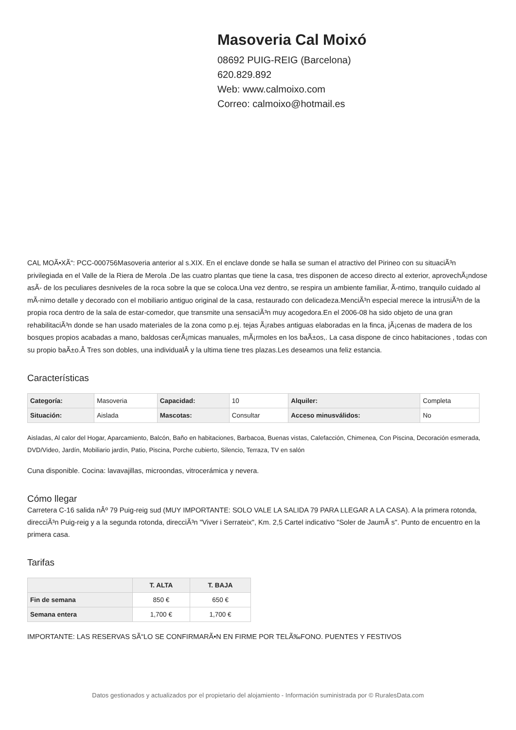Masoveria Cal Moixó
08692 PUIG-REIG (Barcelona)
620.829.892
Web: www.calmoixo.com
Correo: calmoixo@hotmail.es
CAL MOÃ•XÃ“: PCC-000756Masoveria anterior al s.XIX. En el enclave donde se halla se suman el atractivo del Pirineo con su situaciÃ³n privilegiada en el Valle de la Riera de Merola .De las cuatro plantas que tiene la casa, tres disponen de acceso directo al exterior, aprovechÃ¡ndose asÃ- de los peculiares desniveles de la roca sobre la que se coloca.Una vez dentro, se respira un ambiente familiar, Ã-ntimo, tranquilo cuidado al mÃ-nimo detalle y decorado con el mobiliario antiguo original de la casa, restaurado con delicadeza.MenciÃ³n especial merece la intrusiÃ³n de la propia roca dentro de la sala de estar-comedor, que transmite una sensaciÃ³n muy acogedora.En el 2006-08 ha sido objeto de una gran rehabilitaciÃ³n donde se han usado materiales de la zona como p.ej. tejas Ã¡rabes antiguas elaboradas en la finca, jÃ¡cenas de madera de los bosques propios acabadas a mano, baldosas cerÃ¡micas manuales, mÃ¡rmoles en los baÃ±os,. La casa dispone de cinco habitaciones , todas con su propio baÃ±o.Â Tres son dobles, una individualÂ y la ultima tiene tres plazas.Les deseamos una feliz estancia.
Características
| Categoría: | Masoveria | Capacidad: | 10 | Alquiler: | Completa |
| Situación: | Aislada | Mascotas: | Consultar | Acceso minusválidos: | No |
Aisladas, Al calor del Hogar, Aparcamiento, Balcón, Baño en habitaciones, Barbacoa, Buenas vistas, Calefacción, Chimenea, Con Piscina, Decoración esmerada, DVD/Video, Jardín, Mobiliario jardín, Patio, Piscina, Porche cubierto, Silencio, Terraza, TV en salón
Cuna disponible. Cocina: lavavajillas, microondas, vitrocerámica y nevera.
Cómo llegar
Carretera C-16 salida nÂº 79 Puig-reig sud (MUY IMPORTANTE: SOLO VALE LA SALIDA 79 PARA LLEGAR A LA CASA). A la primera rotonda, direcciÃ³n Puig-reig y a la segunda rotonda, direcciÃ³n "Viver i Serrateix", Km. 2,5 Cartel indicativo "Soler de JaumÃ s". Punto de encuentro en la primera casa.
Tarifas
| | T. ALTA | T. BAJA |
| --- | --- | --- |
| Fin de semana | 850 € | 650 € |
| Semana entera | 1,700 € | 1,700 € |
IMPORTANTE: LAS RESERVAS SÃ“LO SE CONFIRMARÃ•N EN FIRME POR TELÃ‰FONO. PUENTES Y FESTIVOS
Datos gestionados y actualizados por el propietario del alojamiento - Información suministrada por © RuralesData.com